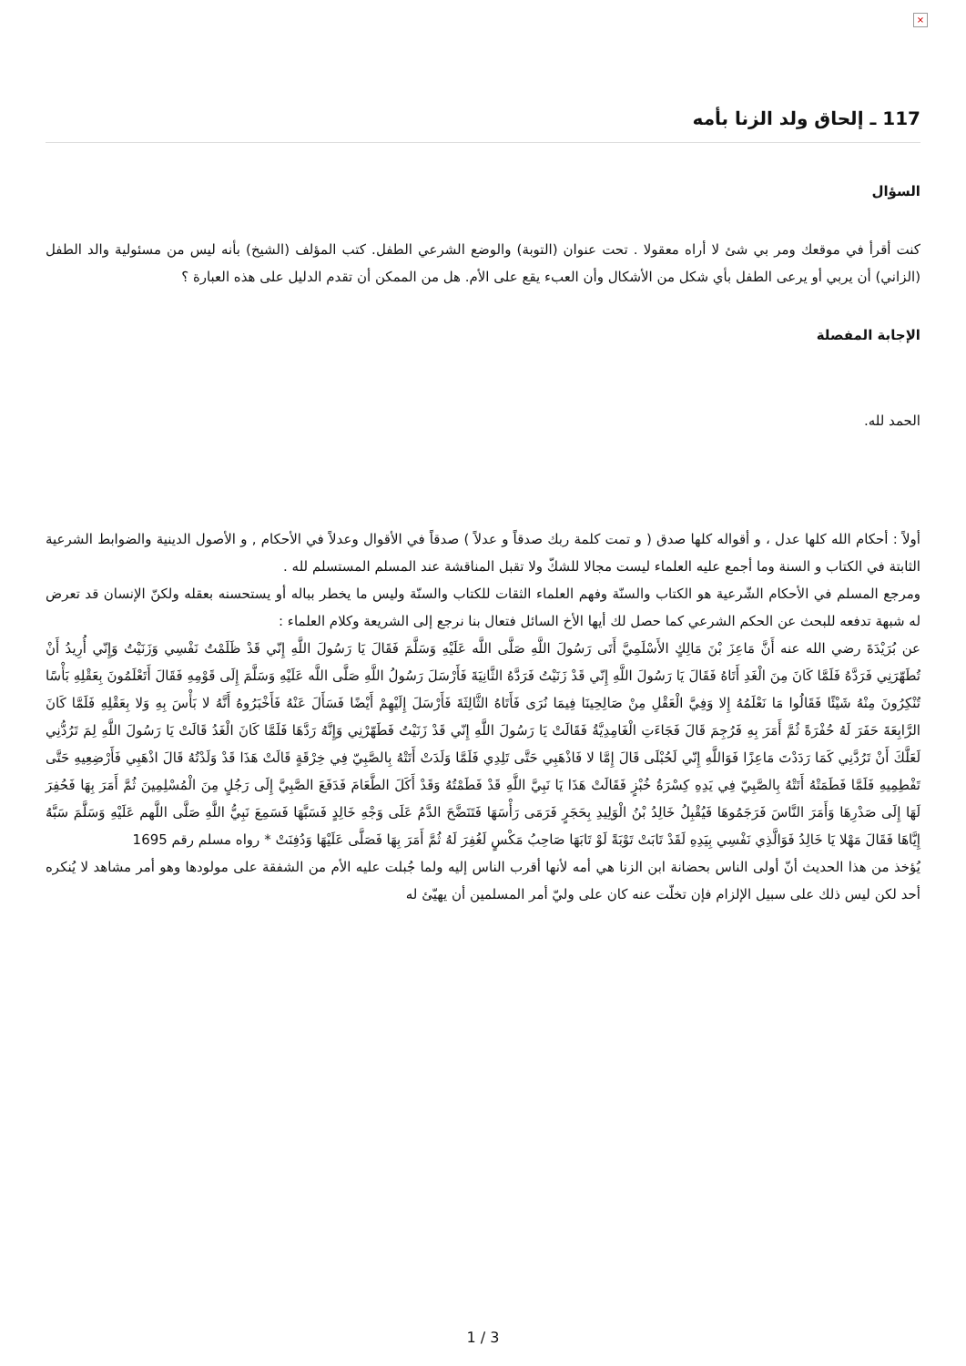×
117 ـ إلحاق ولد الزنا بأمه
السؤال
كنت أقرأ في موقعك ومر بي شئ لا أراه معقولا . تحت عنوان (التوبة) والوضع الشرعي الطفل. كتب المؤلف (الشيخ) بأنه ليس من مسئولية والد الطفل (الزاني) أن يربي أو يرعى الطفل بأي شكل من الأشكال وأن العبء يقع على الأم. هل من الممكن أن تقدم الدليل على هذه العبارة ؟
الإجابة المفصلة
الحمد لله.
أولاً : أحكام الله كلها عدل ، و أقواله كلها صدق ( و تمت كلمة ربك صدقاً و عدلاً ) صدقاً في الأقوال وعدلاً في الأحكام , و الأصول الدينية والضوابط الشرعية الثابتة في الكتاب و السنة وما أجمع عليه العلماء ليست مجالا للشكّ ولا تقبل المناقشة عند المسلم المستسلم لله .
ومرجع المسلم في الأحكام الشّرعية هو الكتاب والسنّة وفهم العلماء الثقات للكتاب والسنّة وليس ما يخطر بباله أو يستحسنه بعقله ولكنّ الإنسان قد تعرض له شبهة تدفعه للبحث عن الحكم الشرعي كما حصل لك أيها الأخ السائل فتعال بنا نرجع إلى الشريعة وكلام العلماء :
عن بُرَيْدَةَ رضي الله عنه أَنَّ مَاعِزَ بْنَ مَالِكٍ الأَسْلَمِيَّ أَتَى رَسُولَ اللَّهِ صَلَّى اللَّه عَلَيْهِ وَسَلَّمَ فَقَالَ يَا رَسُولَ اللَّهِ إِنّي قَدْ ظَلَمْتُ نَفْسِي وَزَنَيْتُ وَإِنّي أُرِيدُ أَنْ تُطَهّرَنِي فَرَدَّهُ فَلَمَّا كَانَ مِنَ الْغَدِ أَتَاهُ فَقَالَ يَا رَسُولَ اللَّهِ إِنّي قَدْ زَنَيْتُ فَرَدَّهُ الثَّانِيَةَ فَأَرْسَلَ رَسُولُ اللَّهِ صَلَّى اللَّه عَلَيْهِ وَسَلَّمَ إِلَى قَوْمِهِ فَقَالَ أَتَعْلَمُونَ بِعَقْلِهِ بَأْسًا تُنْكِرُونَ مِنْهُ شَيْئًا فَقَالُوا مَا نَعْلَمُهُ إِلا وَفِيَّ الْعَقْلِ مِنْ صَالِحِينَا فِيمَا نُرَى فَأَتَاهُ الثَّالِثَةَ فَأَرْسَلَ إِلَيْهِمْ أَيْضًا فَسَأَلَ عَنْهُ فَأَخْبَرُوهُ أَنَّهُ لا بَأْسَ بِهِ وَلا بِعَقْلِهِ فَلَمَّا كَانَ الرَّابِعَةَ حَفَرَ لَهُ حُفْرَةً ثُمَّ أَمَرَ بِهِ فَرُجِمَ قَالَ فَجَاءَتِ الْغَامِدِيَّةُ فَقَالَتْ يَا رَسُولَ اللَّهِ إِنّي قَدْ زَنَيْتُ فَطَهّرْنِي وَإِنَّهُ رَدَّهَا فَلَمَّا كَانَ الْغَدُ قَالَتْ يَا رَسُولَ اللَّهِ لِمَ تَرُدُّنِي لَعَلَّكَ أَنْ تَرُدَّنِي كَمَا رَدَدْتَ مَاعِزًا فَوَاللَّهِ إِنّي لَحُبْلَى قَالَ إِمَّا لا فَاذْهَبِي حَتَّى تَلِدِي فَلَمَّا وَلَدَتْ أَتَتْهُ بِالصَّبِيّ فِي خِرْقَةٍ قَالَتْ هَذَا قَدْ وَلَدْتُهُ قَالَ اذْهَبِي فَأَرْضِعِيهِ حَتَّى تَفْطِمِيهِ فَلَمَّا فَطَمَتْهُ أَتَتْهُ بِالصَّبِيّ فِي يَدِهِ كِسْرَةُ خُبْزٍ فَقَالَتْ هَذَا يَا نَبِيَّ اللَّهِ قَدْ فَطَمْتُهُ وَقَدْ أَكَلَ الطَّعَامَ فَدَفَعَ الصَّبِيَّ إِلَى رَجُلٍ مِنَ الْمُسْلِمِينَ ثُمَّ أَمَرَ بِهَا فَحُفِرَ لَهَا إِلَى صَدْرِهَا وَأَمَرَ النَّاسَ فَرَجَمُوهَا فَيُقْبِلُ خَالِدُ بْنُ الْوَلِيدِ بِحَجَرٍ فَرَمَى رَأْسَهَا فَتَنَضَّحَ الدَّمُ عَلَى وَجْهِ خَالِدٍ فَسَبَّهَا فَسَمِعَ نَبِيُّ اللَّهِ صَلَّى اللَّهم عَلَيْهِ وَسَلَّمَ سَبَّهُ إِيَّاهَا فَقَالَ مَهْلا يَا خَالِدُ فَوَالَّذِي نَفْسِي بِيَدِهِ لَقَدْ تَابَتْ تَوْبَةً لَوْ تَابَهَا صَاحِبُ مَكْسٍ لَغُفِرَ لَهُ ثُمَّ أَمَرَ بِهَا فَصَلَّى عَلَيْهَا وَدُفِنَتْ * رواه مسلم رقم 1695
يُؤخذ من هذا الحديث أنّ أولى الناس بحضانة ابن الزنا هي أمه لأنها أقرب الناس إليه ولما جُبلت عليه الأم من الشفقة على مولودها وهو أمر مشاهد لا يُنكره أحد لكن ليس ذلك على سبيل الإلزام فإن تخلّت عنه كان على وليّ أمر المسلمين أن يهيّئ له
1 / 3